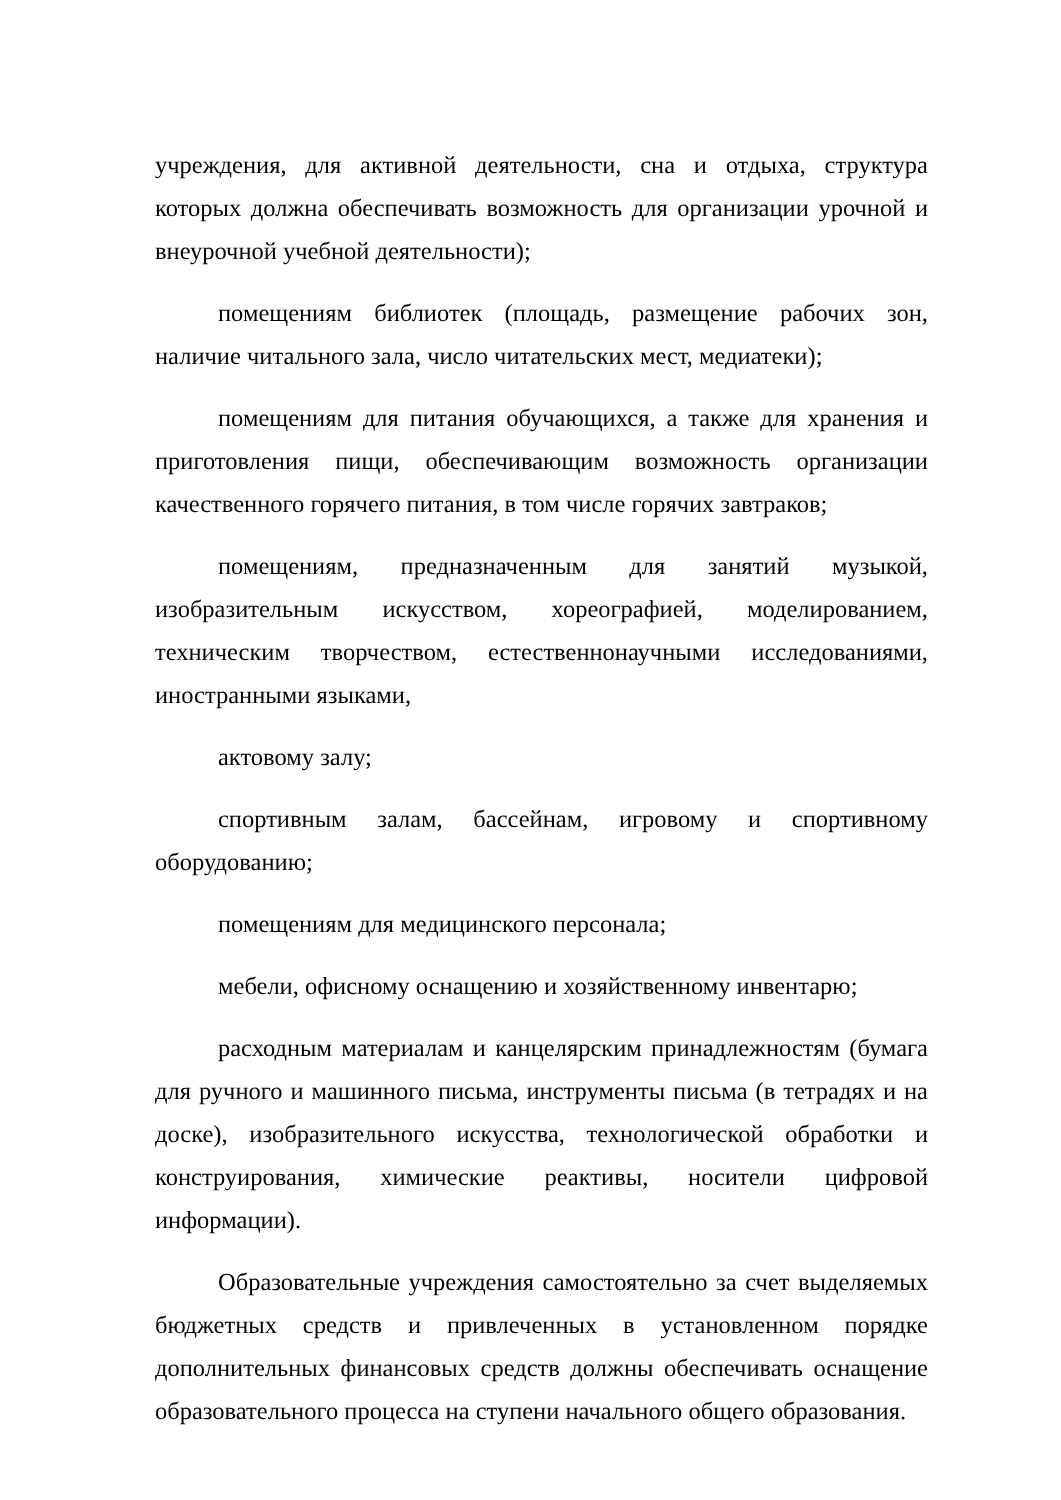учреждения, для активной деятельности, сна и отдыха, структура которых должна обеспечивать возможность для организации урочной и внеурочной учебной деятельности);
помещениям библиотек (площадь, размещение рабочих зон, наличие читального зала, число читательских мест, медиатеки);
помещениям для питания обучающихся, а также для хранения и приготовления пищи, обеспечивающим возможность организации качественного горячего питания, в том числе горячих завтраков;
помещениям, предназначенным для занятий музыкой, изобразительным искусством, хореографией, моделированием, техническим творчеством, естественнонаучными исследованиями, иностранными языками,
актовому залу;
спортивным залам, бассейнам, игровому и спортивному оборудованию;
помещениям для медицинского персонала;
мебели, офисному оснащению и хозяйственному инвентарю;
расходным материалам и канцелярским принадлежностям (бумага для ручного и машинного письма, инструменты письма (в тетрадях и на доске), изобразительного искусства, технологической обработки и конструирования, химические реактивы, носители цифровой информации).
Образовательные учреждения самостоятельно за счет выделяемых бюджетных средств и привлеченных в установленном порядке дополнительных финансовых средств должны обеспечивать оснащение образовательного процесса на ступени начального общего образования.